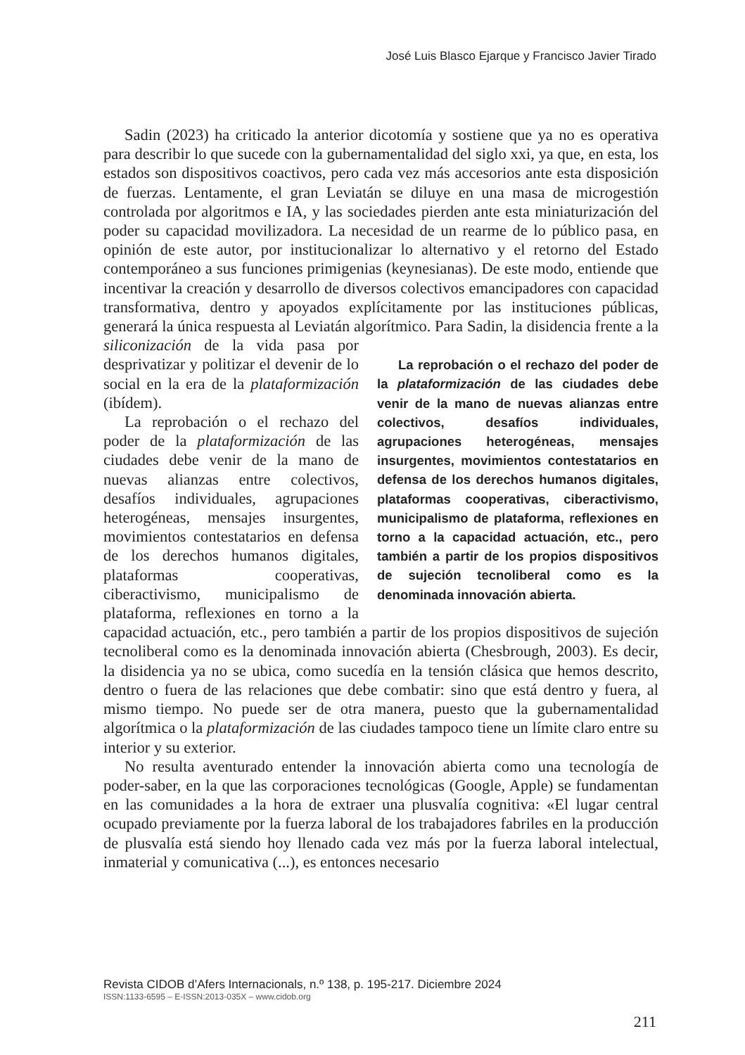José Luis Blasco Ejarque y Francisco Javier Tirado
Sadin (2023) ha criticado la anterior dicotomía y sostiene que ya no es operativa para describir lo que sucede con la gubernamentalidad del siglo xxi, ya que, en esta, los estados son dispositivos coactivos, pero cada vez más accesorios ante esta disposición de fuerzas. Lentamente, el gran Leviatán se diluye en una masa de microgestión controlada por algoritmos e IA, y las sociedades pierden ante esta miniaturización del poder su capacidad movilizadora. La necesidad de un rearme de lo público pasa, en opinión de este autor, por institucionalizar lo alternativo y el retorno del Estado contemporáneo a sus funciones primigenias (keynesianas). De este modo, entiende que incentivar la creación y desarrollo de diversos colectivos emancipadores con capacidad transformativa, dentro y apoyados explícitamente por las instituciones públicas, generará la única respuesta al Leviatán algorítmico. Para Sadin, la disidencia frente a la siliconización de la La reprobación o el rechazo del poder de la plataformización de las ciudades debe venir de la mano de nuevas alianzas entre colectivos, desafíos individuales, agrupaciones heterogéneas, mensajes insurgentes, movimientos contestatarios en defensa de los derechos humanos digitales, plataformas cooperativas, ciberactivismo, municipalismo de plataforma, reflexiones en torno a la capacidad actuación, etc., pero también a partir de los propios dispositivos de sujeción tecnoliberal como es la denominada innovación abierta. vida pasa por desprivatizar y politizar el devenir de lo social en la era de la plataformización (ibídem).
La reprobación o el rechazo del poder de la plataformización de las ciudades debe venir de la mano de nuevas alianzas entre colectivos, desafíos individuales, agrupaciones heterogéneas, mensajes insurgentes, movimientos contestatarios en defensa de los derechos humanos digitales, plataformas cooperativas, ciberactivismo, municipalismo de plataforma, reflexiones en torno a la capacidad actuación, etc., pero también a partir de los propios dispositivos de sujeción tecnoliberal como es la denominada innovación abierta (Chesbrough, 2003). Es decir, la disidencia ya no se ubica, como sucedía en la tensión clásica que hemos descrito, dentro o fuera de las relaciones que debe combatir: sino que está dentro y fuera, al mismo tiempo. No puede ser de otra manera, puesto que la gubernamentalidad algorítmica o la plataformización de las ciudades tampoco tiene un límite claro entre su interior y su exterior.
No resulta aventurado entender la innovación abierta como una tecnología de poder-saber, en la que las corporaciones tecnológicas (Google, Apple) se fundamentan en las comunidades a la hora de extraer una plusvalía cognitiva: «El lugar central ocupado previamente por la fuerza laboral de los trabajadores fabriles en la producción de plusvalía está siendo hoy llenado cada vez más por la fuerza laboral intelectual, inmaterial y comunicativa (...), es entonces necesario
Revista CIDOB d’Afers Internacionals, n.º 138, p. 195-217. Diciembre 2024
ISSN:1133-6595 – E-ISSN:2013-035X – www.cidob.org
211